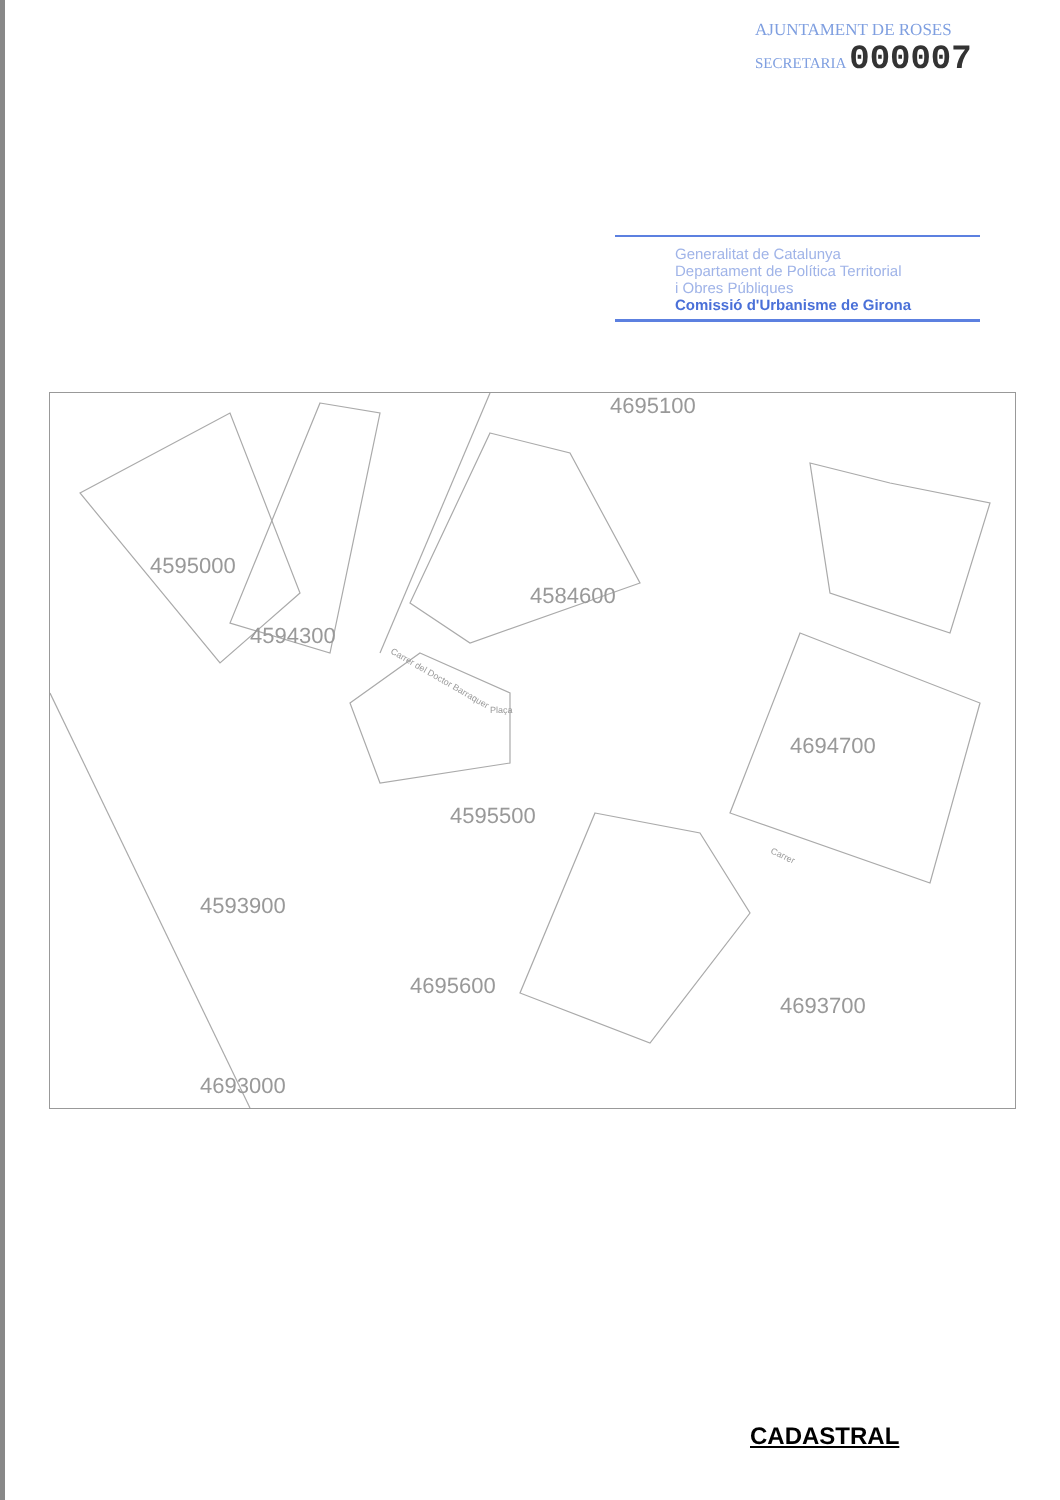AJUNTAMENT DE ROSES
SECRETARIA 000007
Generalitat de Catalunya
Departament de Política Territorial
i Obres Públiques
Comissió d'Urbanisme de Girona
4695100
4595000
4584600
4594300
4694700
4595500
4693700
4593900
4695600
4693000
Carrer del Doctor Barraquer
Carrer
Plaça
CADASTRAL